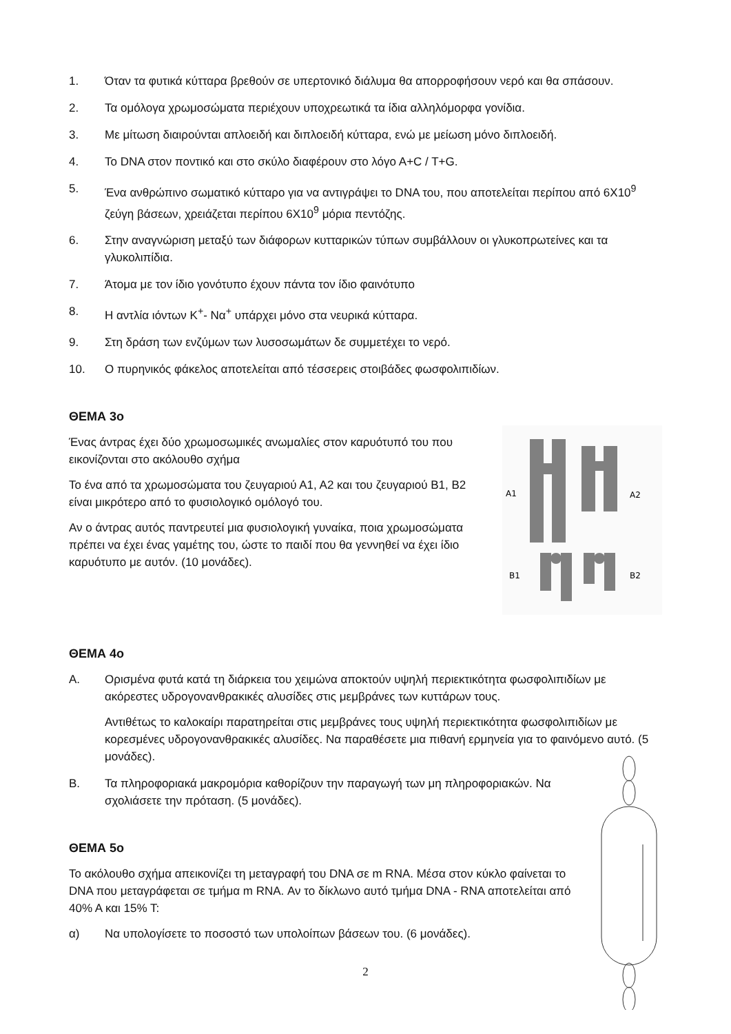1. Όταν τα φυτικά κύτταρα βρεθούν σε υπερτονικό διάλυμα θα απορροφήσουν νερό και θα σπάσουν.
2. Τα ομόλογα χρωμοσώματα περιέχουν υποχρεωτικά τα ίδια αλληλόμορφα γονίδια.
3. Με μίτωση διαιρούνται απλοειδή και διπλοειδή κύτταρα, ενώ με μείωση μόνο διπλοειδή.
4. Το DNA στον ποντικό και στο σκύλο διαφέρουν στο λόγο Α+C / T+G.
5. Ένα ανθρώπινο σωματικό κύτταρο για να αντιγράψει το DNA του, που αποτελείται περίπου από 6Χ10<sup>9</sup> ζεύγη βάσεων, χρειάζεται περίπου 6Χ10<sup>9</sup> μόρια πεντόζης.
6. Στην αναγνώριση μεταξύ των διάφορων κυτταρικών τύπων συμβάλλουν οι γλυκοπρωτείνες και τα γλυκολιπίδια.
7. Άτομα με τον ίδιο γονότυπο έχουν πάντα τον ίδιο φαινότυπο
8. Η αντλία ιόντων Κ<sup>+</sup>- Να<sup>+</sup> υπάρχει μόνο στα νευρικά κύτταρα.
9. Στη δράση των ενζύμων των λυσοσωμάτων δε συμμετέχει το νερό.
10. Ο πυρηνικός φάκελος αποτελείται από τέσσερεις στοιβάδες φωσφολιπιδίων.
ΘΕΜΑ 3ο
Ένας άντρας έχει δύο χρωμοσωμικές ανωμαλίες στον καρυότυπό του που εικονίζονται στο ακόλουθο σχήμα
Το ένα από τα χρωμοσώματα του ζευγαριού Α1, Α2 και του ζευγαριού Β1, Β2 είναι μικρότερο από το φυσιολογικό ομόλογό του.
Αν ο άντρας αυτός παντρευτεί μια φυσιολογική γυναίκα, ποια χρωμοσώματα πρέπει να έχει ένας γαμέτης του, ώστε το παιδί που θα γεννηθεί να έχει ίδιο καρυότυπο με αυτόν. (10 μονάδες).
A1
A2
B1
B2
ΘΕΜΑ 4ο
Α. Ορισμένα φυτά κατά τη διάρκεια του χειμώνα αποκτούν υψηλή περιεκτικότητα φωσφολιπιδίων με ακόρεστες υδρογονανθρακικές αλυσίδες στις μεμβράνες των κυττάρων τους.
Αντιθέτως το καλοκαίρι παρατηρείται στις μεμβράνες τους υψηλή περιεκτικότητα φωσφολιπιδίων με κορεσμένες υδρογονανθρακικές αλυσίδες. Να παραθέσετε μια πιθανή ερμηνεία για το φαινόμενο αυτό. (5 μονάδες).
Β. Τα πληροφοριακά μακρομόρια καθορίζουν την παραγωγή των μη πληροφοριακών. Να σχολιάσετε την πρόταση. (5 μονάδες).
ΘΕΜΑ 5ο
Το ακόλουθο σχήμα απεικονίζει τη μεταγραφή του DNA σε m RNA. Μέσα στον κύκλο φαίνεται το DNA που μεταγράφεται σε τμήμα m RNA. Αν το δίκλωνο αυτό τμήμα DNA - RNA αποτελείται από 40% Α και 15% Τ:
α) Να υπολογίσετε το ποσοστό των υπολοίπων βάσεων του. (6 μονάδες).
2